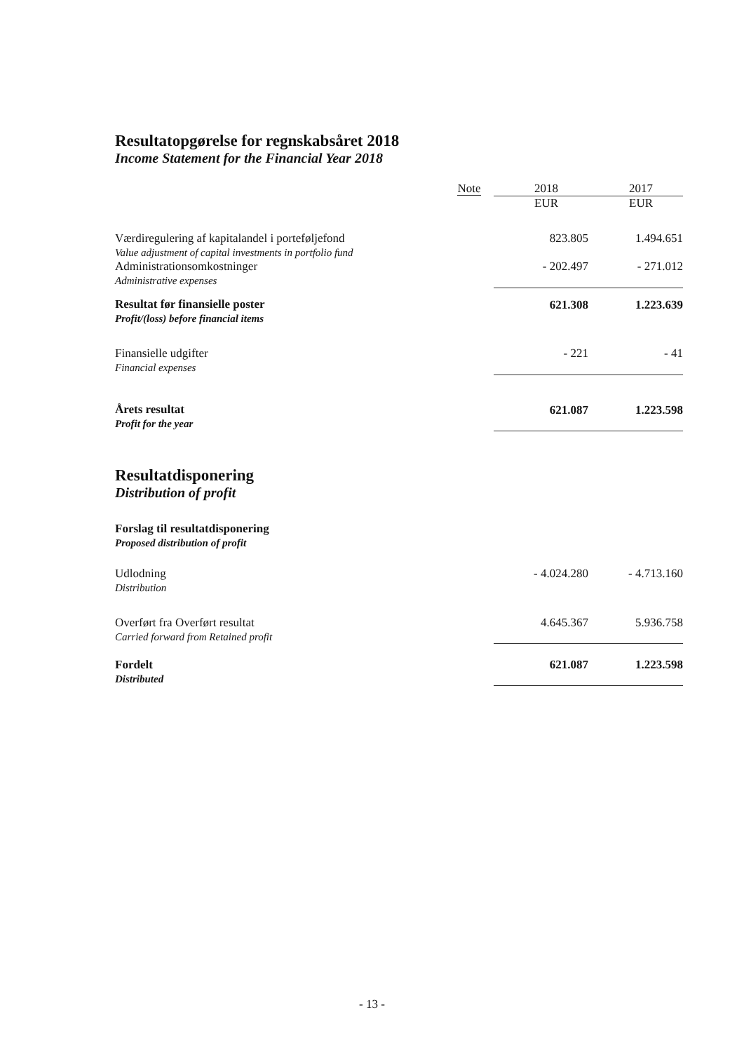Resultatopgørelse for regnskabsåret 2018
Income Statement for the Financial Year 2018
| | Note | 2018 | 2017 |
| --- | --- | --- | --- |
| | | EUR | EUR |
| Værdiregulering af kapitalandel i porteføljefond Value adjustment of capital investments in portfolio fund | | 823.805 | 1.494.651 |
| Administrationsomkostninger Administrative expenses | | - 202.497 | - 271.012 |
| Resultat før finansielle poster Profit/(loss) before financial items | | 621.308 | 1.223.639 |
| Finansielle udgifter Financial expenses | | - 221 | - 41 |
| Årets resultat Profit for the year | | 621.087 | 1.223.598 |
Resultatdisponering
Distribution of profit
Forslag til resultatdisponering
Proposed distribution of profit
| Udlodning Distribution | | - 4.024.280 | - 4.713.160 |
| Overført fra Overført resultat Carried forward from Retained profit | | 4.645.367 | 5.936.758 |
| Fordelt Distributed | | 621.087 | 1.223.598 |
- 13 -